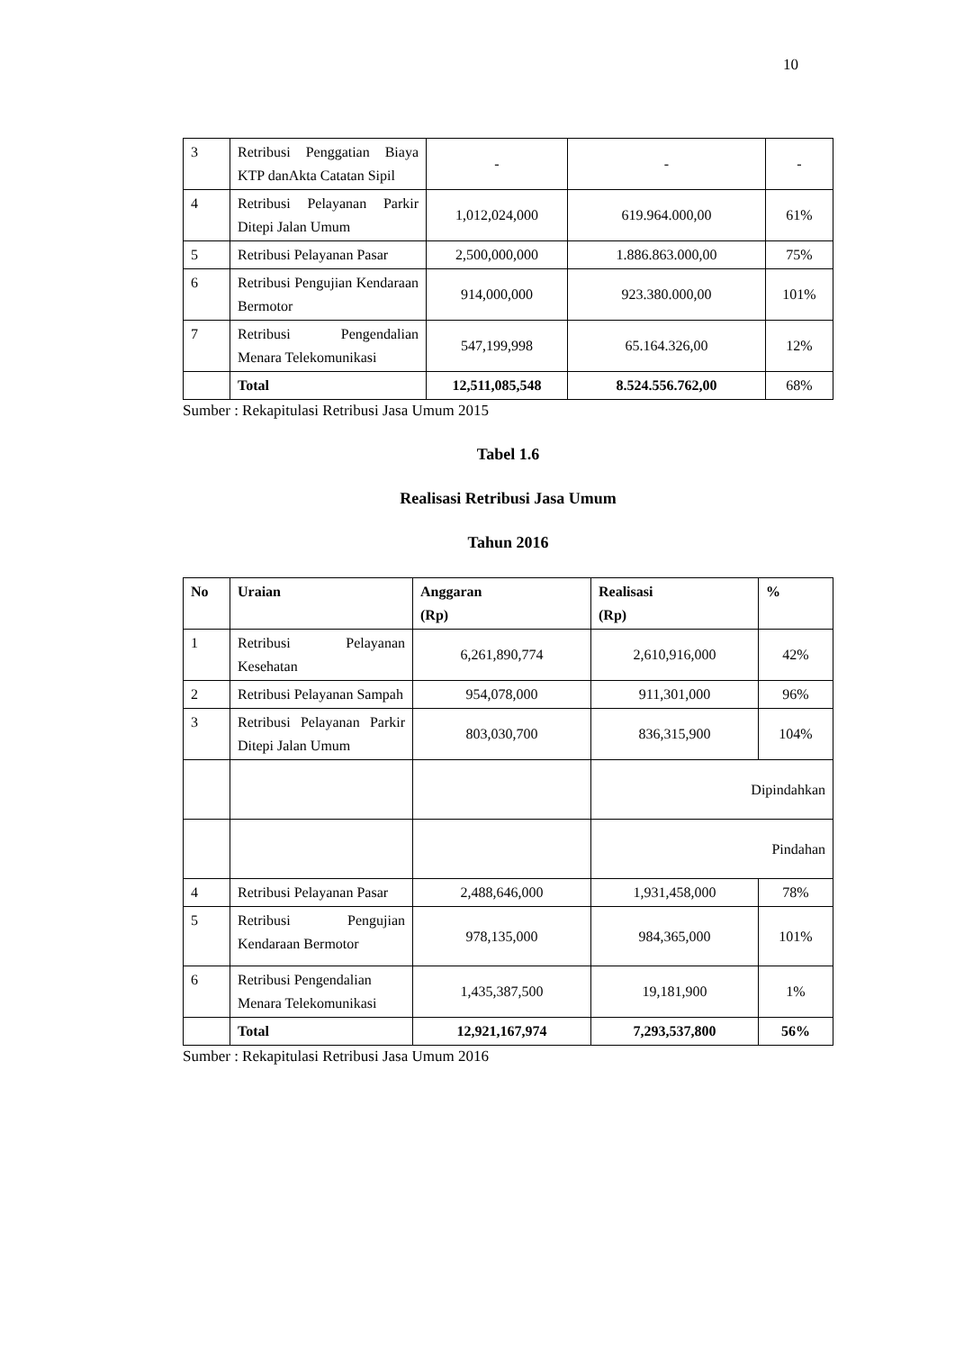10
| 3 | Retribusi Penggatian Biaya KTP danAkta Catatan Sipil | - | - | - |
| 4 | Retribusi Pelayanan Parkir Ditepi Jalan Umum | 1,012,024,000 | 619.964.000,00 | 61% |
| 5 | Retribusi Pelayanan Pasar | 2,500,000,000 | 1.886.863.000,00 | 75% |
| 6 | Retribusi Pengujian Kendaraan Bermotor | 914,000,000 | 923.380.000,00 | 101% |
| 7 | Retribusi Pengendalian Menara Telekomunikasi | 547,199,998 | 65.164.326,00 | 12% |
| | Total | 12,511,085,548 | 8.524.556.762,00 | 68% |
Sumber : Rekapitulasi Retribusi Jasa Umum 2015
Tabel 1.6
Realisasi Retribusi Jasa Umum
Tahun 2016
| No | Uraian | Anggaran (Rp) | Realisasi (Rp) | % |
| --- | --- | --- | --- | --- |
| 1 | Retribusi Pelayanan Kesehatan | 6,261,890,774 | 2,610,916,000 | 42% |
| 2 | Retribusi Pelayanan Sampah | 954,078,000 | 911,301,000 | 96% |
| 3 | Retribusi Pelayanan Parkir Ditepi Jalan Umum | 803,030,700 | 836,315,900 | 104% |
| | | | Dipindahkan | |
| | | | Pindahan | |
| 4 | Retribusi Pelayanan Pasar | 2,488,646,000 | 1,931,458,000 | 78% |
| 5 | Retribusi Pengujian Kendaraan Bermotor | 978,135,000 | 984,365,000 | 101% |
| 6 | Retribusi Pengendalian Menara Telekomunikasi | 1,435,387,500 | 19,181,900 | 1% |
| | Total | 12,921,167,974 | 7,293,537,800 | 56% |
Sumber : Rekapitulasi Retribusi Jasa Umum 2016